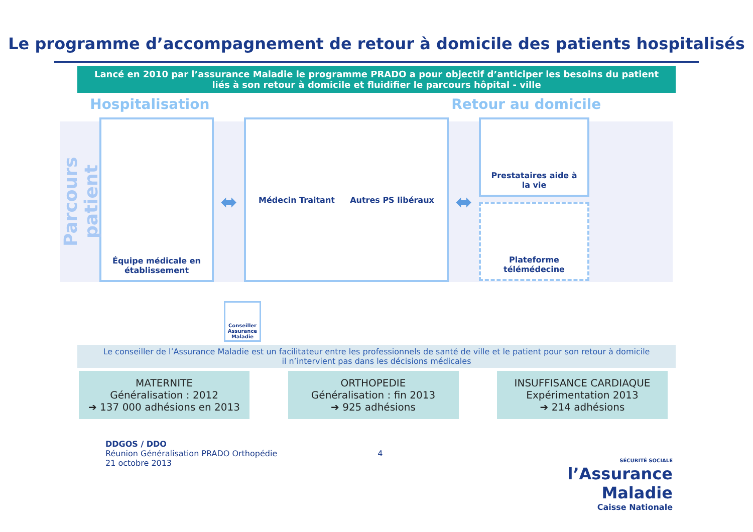Le programme d’accompagnement de retour à domicile des patients hospitalisés
Lancé en 2010 par l’assurance Maladie le programme PRADO a pour objectif d’anticiper les besoins du patient liés à son retour à domicile et fluidifier le parcours hôpital - ville
Hospitalisation Retour au domicile
Parcours patient
Équipe médicale en établissement
⬌
Médecin Traitant Autres PS libéraux
⬌
Prestataires aide à la vie
Plateforme télémédecine
Conseiller Assurance Maladie
Le conseiller de l’Assurance Maladie est un facilitateur entre les professionnels de santé de ville et le patient pour son retour à domicile
il n’intervient pas dans les décisions médicales
MATERNITE
Généralisation : 2012
➔ 137 000 adhésions en 2013
ORTHOPEDIE
Généralisation : fin 2013
➔ 925 adhésions
INSUFFISANCE CARDIAQUE
Expérimentation 2013
➔ 214 adhésions
DDGOS / DDO
Réunion Généralisation PRADO Orthopédie
21 octobre 2013
4
SÉCURITÉ SOCIALE
l’Assurance
Maladie
Caisse Nationale